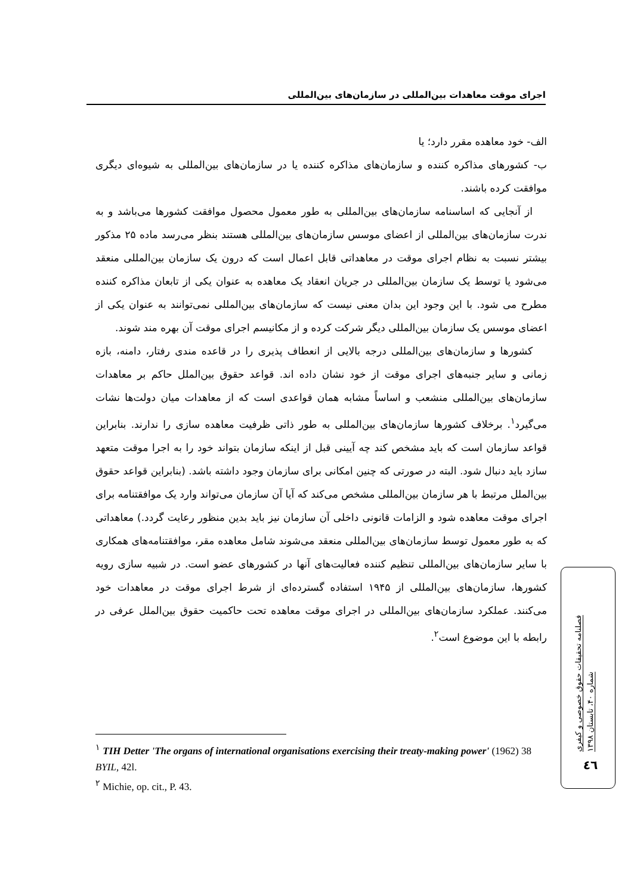اجرای موقت معاهدات بین‌المللی در سازمان‌های بین‌المللی
الف- خود معاهده مقرر دارد؛ یا
ب- کشورهای مذاکره کننده و سازمان‌های مذاکره کننده یا در سازمان‌های بین‌المللی به شیوه‌ای دیگری موافقت کرده باشند.
از آنجایی که اساسنامه سازمان‌های بین‌المللی به طور معمول محصول موافقت کشورها می‌باشد و به ندرت سازمان‌های بین‌المللی از اعضای موسس سازمان‌های بین‌المللی هستند بنظر می‌رسد ماده ۲۵ مذکور بیشتر نسبت به نظام اجرای موقت در معاهداتی قابل اعمال است که درون یک سازمان بین‌المللی منعقد می‌شود یا توسط یک سازمان بین‌المللی در جریان انعقاد یک معاهده به عنوان یکی از تابعان مذاکره کننده مطرح می شود. با این وجود این بدان معنی نیست که سازمان‌های بین‌المللی نمی‌توانند به عنوان یکی از اعضای موسس یک سازمان بین‌المللی دیگر شرکت کرده و از مکانیسم اجرای موقت آن بهره مند شوند.
کشورها و سازمان‌های بین‌المللی درجه بالایی از انعطاف پذیری را در قاعده مندی رفتار، دامنه، بازه زمانی و سایر جنبه‌های اجرای موقت از خود نشان داده اند. قواعد حقوق بین‌الملل حاکم بر معاهدات سازمان‌های بین‌المللی منشعب و اساساً مشابه همان قواعدی است که از معاهدات میان دولت‌ها نشات می‌گیرد<sup>۱</sup>. برخلاف کشورها سازمان‌های بین‌المللی به طور ذاتی ظرفیت معاهده سازی را ندارند. بنابراین قواعد سازمان است که باید مشخص کند چه آیینی قبل از اینکه سازمان بتواند خود را به اجرا موقت متعهد سازد باید دنبال شود. البته در صورتی که چنین امکانی برای سازمان وجود داشته باشد. (بنابراین قواعد حقوق بین‌الملل مرتبط با هر سازمان بین‌المللی مشخص می‌کند که آیا آن سازمان می‌تواند وارد یک موافقتنامه برای اجرای موقت معاهده شود و الزامات قانونی داخلی آن سازمان نیز باید بدین منظور رعایت گردد.) معاهداتی که به طور معمول توسط سازمان‌های بین‌المللی منعقد می‌شوند شامل معاهده مقر، موافقتنامه‌های همکاری با سایر سازمان‌های بین‌المللی تنظیم کننده فعالیت‌های آنها در کشورهای عضو است. در شبیه سازی رویه کشورها، سازمان‌های بین‌المللی از ۱۹۴۵ استفاده گسترده‌ای از شرط اجرای موقت در معاهدات خود می‌کنند. عملکرد سازمان‌های بین‌المللی در اجرای موقت معاهده تحت حاکمیت حقوق بین‌الملل عرفی در رابطه با این موضوع است<sup>۲</sup>.
<sup>۱</sup> TIH Detter 'The organs of international organisations exercising their treaty-making power' (1962) 38 BYIL, 42l.
<sup>۲</sup> Michie, op. cit., P. 43.
فصلنامه تحقیقات حقوق خصوصی و کیفری
شماره ۴۰، تابستان ۱۳۹۸
٤٦